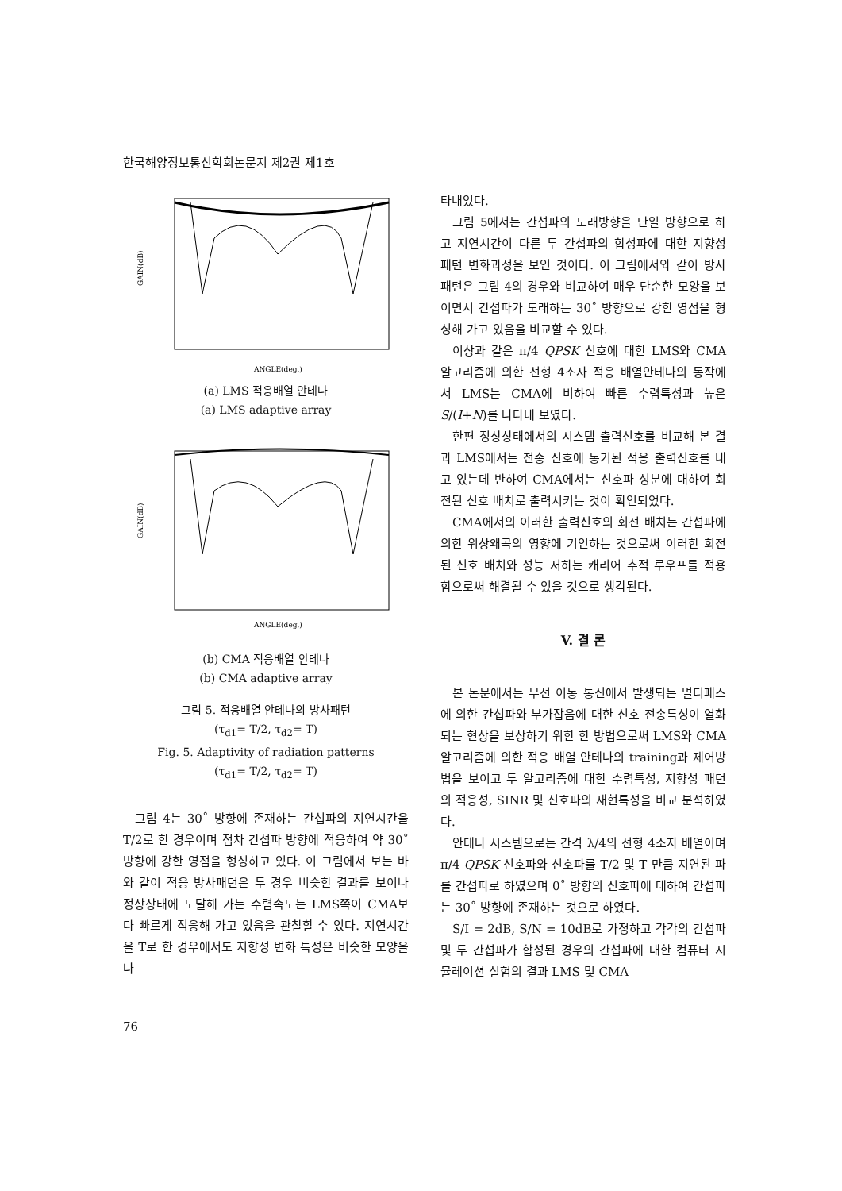한국해양정보통신학회논문지 제2권 제1호
GAIN(dB)
ANGLE(deg.)
(a) LMS 적응배열 안테나
(a) LMS adaptive array
GAIN(dB)
ANGLE(deg.)
(b) CMA 적응배열 안테나
(b) CMA adaptive array
그림 5. 적응배열 안테나의 방사패턴
(τ<sub>d1</sub>= T/2, τ<sub>d2</sub>= T)
Fig. 5. Adaptivity of radiation patterns
(τ<sub>d1</sub>= T/2, τ<sub>d2</sub>= T)
그림 4는 30˚ 방향에 존재하는 간섭파의 지연시간을 T/2로 한 경우이며 점차 간섭파 방향에 적응하여 약 30˚ 방향에 강한 영점을 형성하고 있다. 이 그림에서 보는 바와 같이 적응 방사패턴은 두 경우 비슷한 결과를 보이나 정상상태에 도달해 가는 수렴속도는 LMS쪽이 CMA보다 빠르게 적응해 가고 있음을 관찰할 수 있다. 지연시간을 T로 한 경우에서도 지향성 변화 특성은 비슷한 모양을 나
타내었다.
그림 5에서는 간섭파의 도래방향을 단일 방향으로 하고 지연시간이 다른 두 간섭파의 합성파에 대한 지향성 패턴 변화과정을 보인 것이다. 이 그림에서와 같이 방사패턴은 그림 4의 경우와 비교하여 매우 단순한 모양을 보이면서 간섭파가 도래하는 30˚ 방향으로 강한 영점을 형성해 가고 있음을 비교할 수 있다.
이상과 같은 π/4 QPSK 신호에 대한 LMS와 CMA 알고리즘에 의한 선형 4소자 적응 배열안테나의 동작에서 LMS는 CMA에 비하여 빠른 수렴특성과 높은 S/(I+N)를 나타내 보였다.
한편 정상상태에서의 시스템 출력신호를 비교해 본 결과 LMS에서는 전송 신호에 동기된 적응 출력신호를 내고 있는데 반하여 CMA에서는 신호파 성분에 대하여 회전된 신호 배치로 출력시키는 것이 확인되었다.
CMA에서의 이러한 출력신호의 회전 배치는 간섭파에 의한 위상왜곡의 영향에 기인하는 것으로써 이러한 회전된 신호 배치와 성능 저하는 캐리어 추적 루우프를 적용함으로써 해결될 수 있을 것으로 생각된다.
V. 결 론
본 논문에서는 무선 이동 통신에서 발생되는 멀티패스에 의한 간섭파와 부가잡음에 대한 신호 전송특성이 열화되는 현상을 보상하기 위한 한 방법으로써 LMS와 CMA 알고리즘에 의한 적응 배열 안테나의 training과 제어방법을 보이고 두 알고리즘에 대한 수렴특성, 지향성 패턴의 적응성, SINR 및 신호파의 재현특성을 비교 분석하였다.
안테나 시스템으로는 간격 λ/4의 선형 4소자 배열이며 π/4 QPSK 신호파와 신호파를 T/2 및 T 만큼 지연된 파를 간섭파로 하였으며 0˚ 방향의 신호파에 대하여 간섭파는 30˚ 방향에 존재하는 것으로 하였다.
S/I = 2dB, S/N = 10dB로 가정하고 각각의 간섭파 및 두 간섭파가 합성된 경우의 간섭파에 대한 컴퓨터 시뮬레이션 실험의 결과 LMS 및 CMA
76